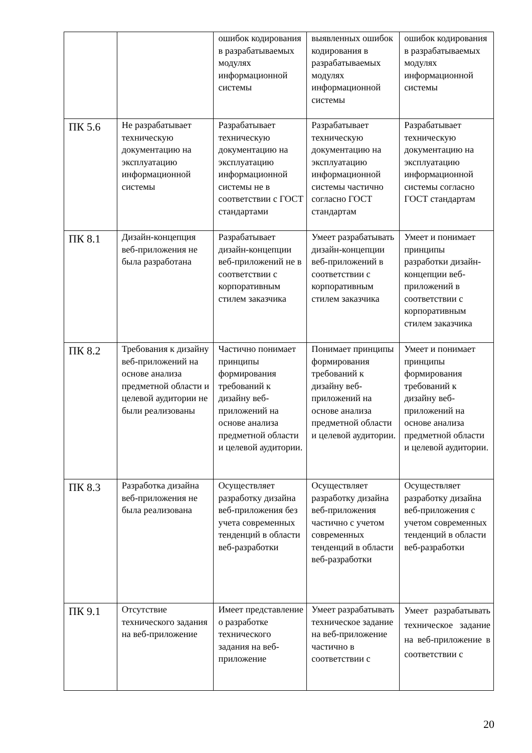| | | ошибок кодирования в разрабатываемых модулях информационной системы | выявленных ошибок кодирования в разрабатываемых модулях информационной системы | ошибок кодирования в разрабатываемых модулях информационной системы |
| ПК 5.6 | Не разрабатывает техническую документацию на эксплуатацию информационной системы | Разрабатывает техническую документацию на эксплуатацию информационной системы не в соответствии с ГОСТ стандартами | Разрабатывает техническую документацию на эксплуатацию информационной системы частично согласно ГОСТ стандартам | Разрабатывает техническую документацию на эксплуатацию информационной системы согласно ГОСТ стандартам |
| ПК 8.1 | Дизайн-концепция веб-приложения не была разработана | Разрабатывает дизайн-концепции веб-приложений не в соответствии с корпоративным стилем заказчика | Умеет разрабатывать дизайн-концепции веб-приложений в соответствии с корпоративным стилем заказчика | Умеет и понимает принципы разработки дизайн-концепции веб-приложений в соответствии с корпоративным стилем заказчика |
| ПК 8.2 | Требования к дизайну веб-приложений на основе анализа предметной области и целевой аудитории не были реализованы | Частично понимает принципы формирования требований к дизайну веб-приложений на основе анализа предметной области и целевой аудитории. | Понимает принципы формирования требований к дизайну веб-приложений на основе анализа предметной области и целевой аудитории. | Умеет и понимает принципы формирования требований к дизайну веб-приложений на основе анализа предметной области и целевой аудитории. |
| ПК 8.3 | Разработка дизайна веб-приложения не была реализована | Осуществляет разработку дизайна веб-приложения без учета современных тенденций в области веб-разработки | Осуществляет разработку дизайна веб-приложения частично с учетом современных тенденций в области веб-разработки | Осуществляет разработку дизайна веб-приложения с учетом современных тенденций в области веб-разработки |
| ПК 9.1 | Отсутствие технического задания на веб-приложение | Имеет представление о разработке технического задания на веб-приложение | Умеет разрабатывать техническое задание на веб-приложение частично в соответствии с | Умеет разрабатывать техническое задание на веб-приложение в соответствии с |
20